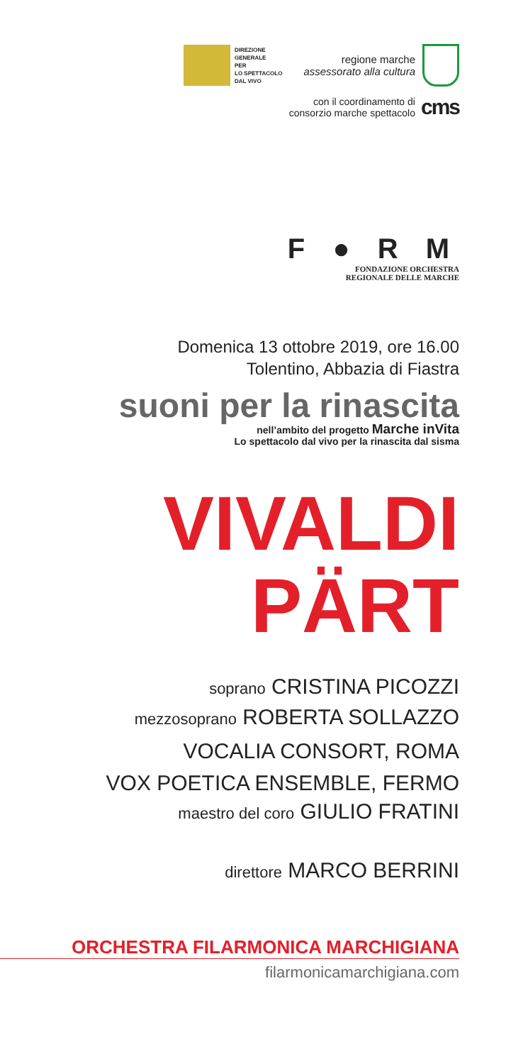DIREZIONE
GENERALE
PER
LO SPETTACOLO
DAL VIVO
regione marche
assessorato alla cultura
con il coordinamento di
consorzio marche spettacolo
cms
F ● R M
FONDAZIONE ORCHESTRA
REGIONALE DELLE MARCHE
Domenica 13 ottobre 2019, ore 16.00
Tolentino, Abbazia di Fiastra
suoni per la rinascita
nell’ambito del progetto Marche inVita
Lo spettacolo dal vivo per la rinascita dal sisma
VIVALDI
PÄRT
soprano CRISTINA PICOZZI
mezzosoprano ROBERTA SOLLAZZO
VOCALIA CONSORT, ROMA
VOX POETICA ENSEMBLE, FERMO
maestro del coro GIULIO FRATINI
direttore MARCO BERRINI
ORCHESTRA FILARMONICA MARCHIGIANA
filarmonicamarchigiana.com